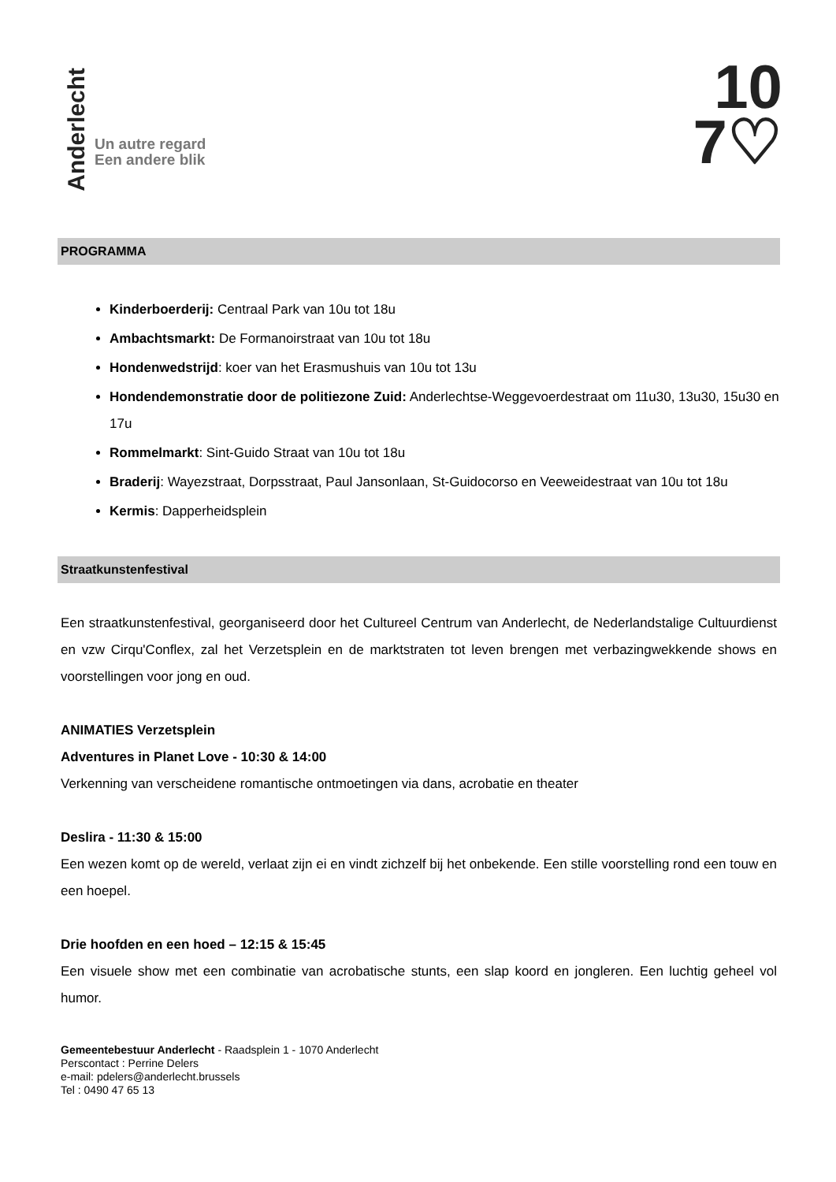Anderlecht
Un autre regard
Een andere blik
10
7♡
PROGRAMMA
Kinderboerderij: Centraal Park van 10u tot 18u
Ambachtsmarkt: De Formanoirstraat van 10u tot 18u
Hondenwedstrijd: koer van het Erasmushuis van 10u tot 13u
Hondendemonstratie door de politiezone Zuid: Anderlechtse-Weggevoerdestraat om 11u30, 13u30, 15u30 en 17u
Rommelmarkt: Sint-Guido Straat van 10u tot 18u
Braderij: Wayezstraat, Dorpsstraat, Paul Jansonlaan, St-Guidocorso en Veeweidestraat van 10u tot 18u
Kermis: Dapperheidsplein
Straatkunstenfestival
Een straatkunstenfestival, georganiseerd door het Cultureel Centrum van Anderlecht, de Nederlandstalige Cultuurdienst en vzw Cirqu'Conflex, zal het Verzetsplein en de marktstraten tot leven brengen met verbazingwekkende shows en voorstellingen voor jong en oud.
ANIMATIES Verzetsplein
Adventures in Planet Love - 10:30 & 14:00
Verkenning van verscheidene romantische ontmoetingen via dans, acrobatie en theater
Deslira - 11:30 & 15:00
Een wezen komt op de wereld, verlaat zijn ei en vindt zichzelf bij het onbekende. Een stille voorstelling rond een touw en een hoepel.
Drie hoofden en een hoed – 12:15 & 15:45
Een visuele show met een combinatie van acrobatische stunts, een slap koord en jongleren. Een luchtig geheel vol humor.
Gemeentebestuur Anderlecht - Raadsplein 1 - 1070 Anderlecht
Perscontact : Perrine Delers
e-mail: pdelers@anderlecht.brussels
Tel : 0490 47 65 13